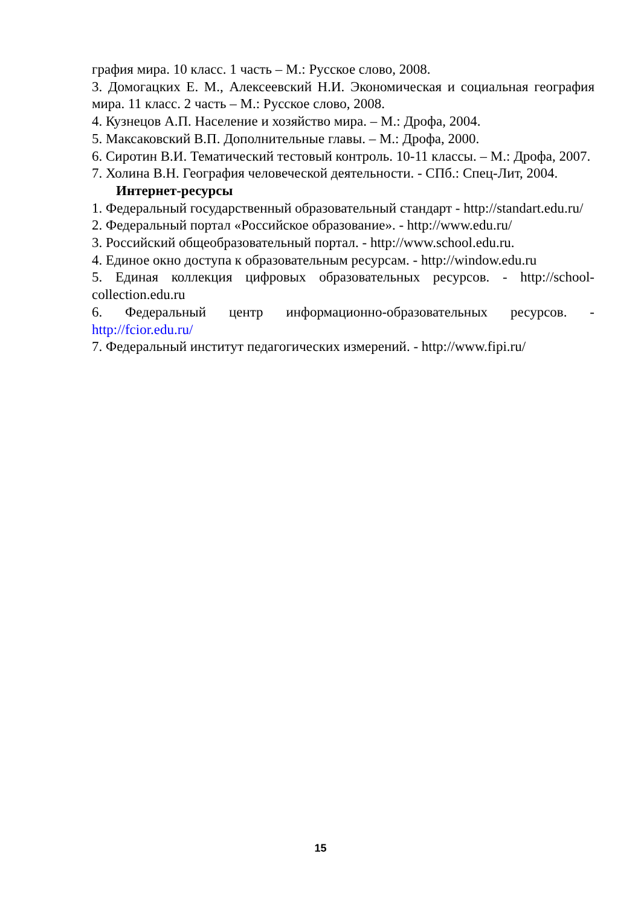графия мира. 10 класс. 1 часть – М.: Русское слово, 2008.
3. Домогацких Е. М., Алексеевский Н.И. Экономическая и социальная география мира. 11 класс. 2 часть – М.: Русское слово, 2008.
4. Кузнецов А.П. Население и хозяйство мира. – М.: Дрофа, 2004.
5. Максаковский В.П. Дополнительные главы. – М.: Дрофа, 2000.
6. Сиротин В.И. Тематический тестовый контроль. 10-11 классы. – М.: Дрофа, 2007.
7. Холина В.Н. География человеческой деятельности. - СПб.: Спец-Лит, 2004.
Интернет-ресурсы
1. Федеральный государственный образовательный стандарт - http://standart.edu.ru/
2. Федеральный портал «Российское образование». - http://www.edu.ru/
3. Российский общеобразовательный портал. - http://www.school.edu.ru.
4. Единое окно доступа к образовательным ресурсам. - http://window.edu.ru
5. Единая коллекция цифровых образовательных ресурсов. - http://school-collection.edu.ru
6. Федеральный центр информационно-образовательных ресурсов. - http://fcior.edu.ru/
7. Федеральный институт педагогических измерений. - http://www.fipi.ru/
15